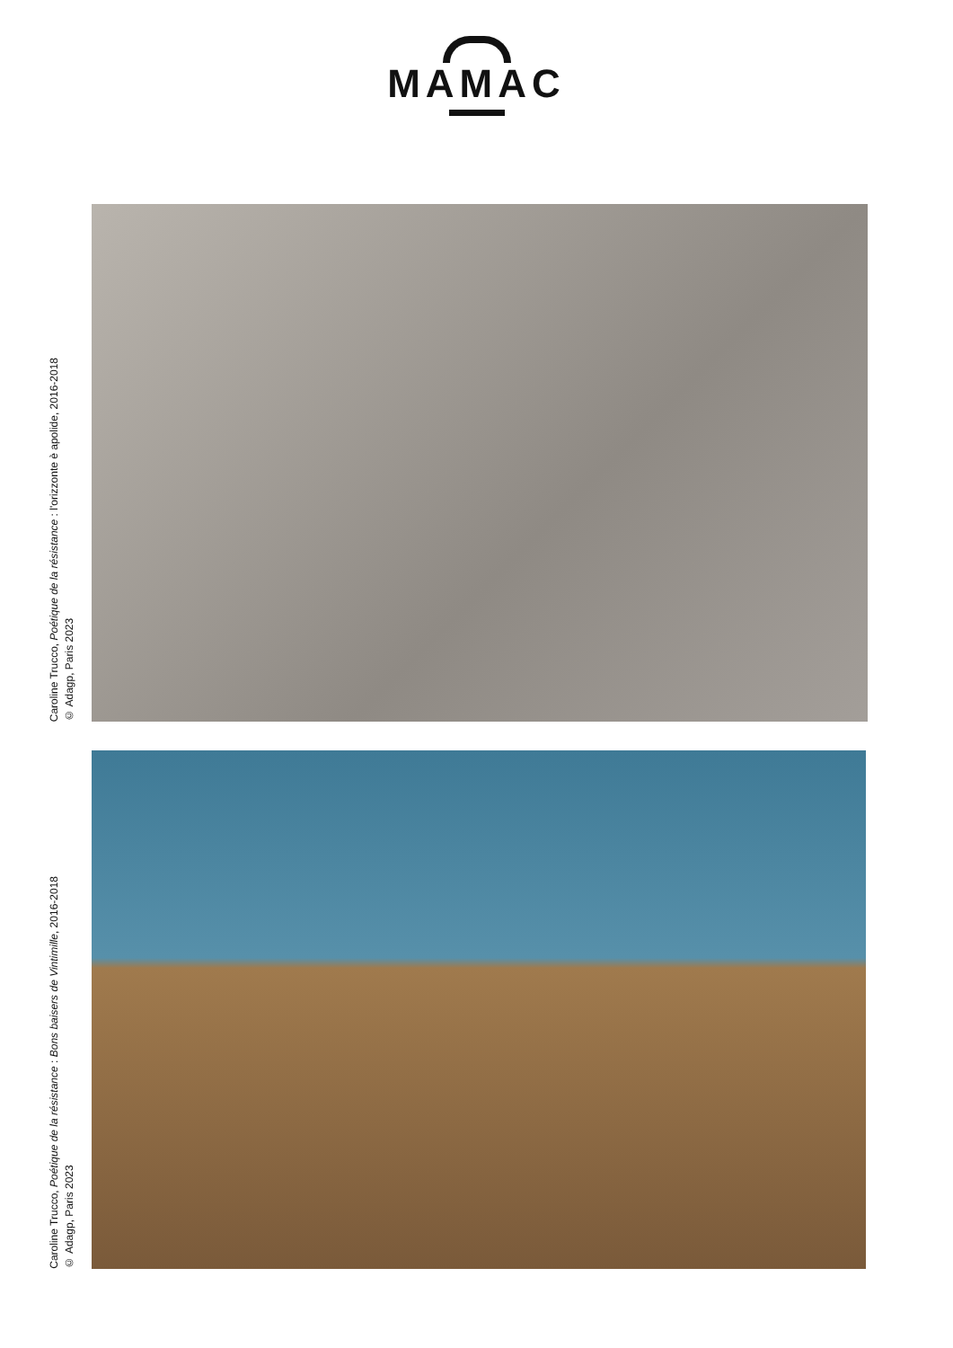MAMAC
Caroline Trucco, Poétique de la résistance : l'orizzonte è apolide, 2016-2018
© Adagp, Paris 2023
Caroline Trucco, Poétique de la résistance : Bons baisers de Vintimille, 2016-2018
© Adagp, Paris 2023